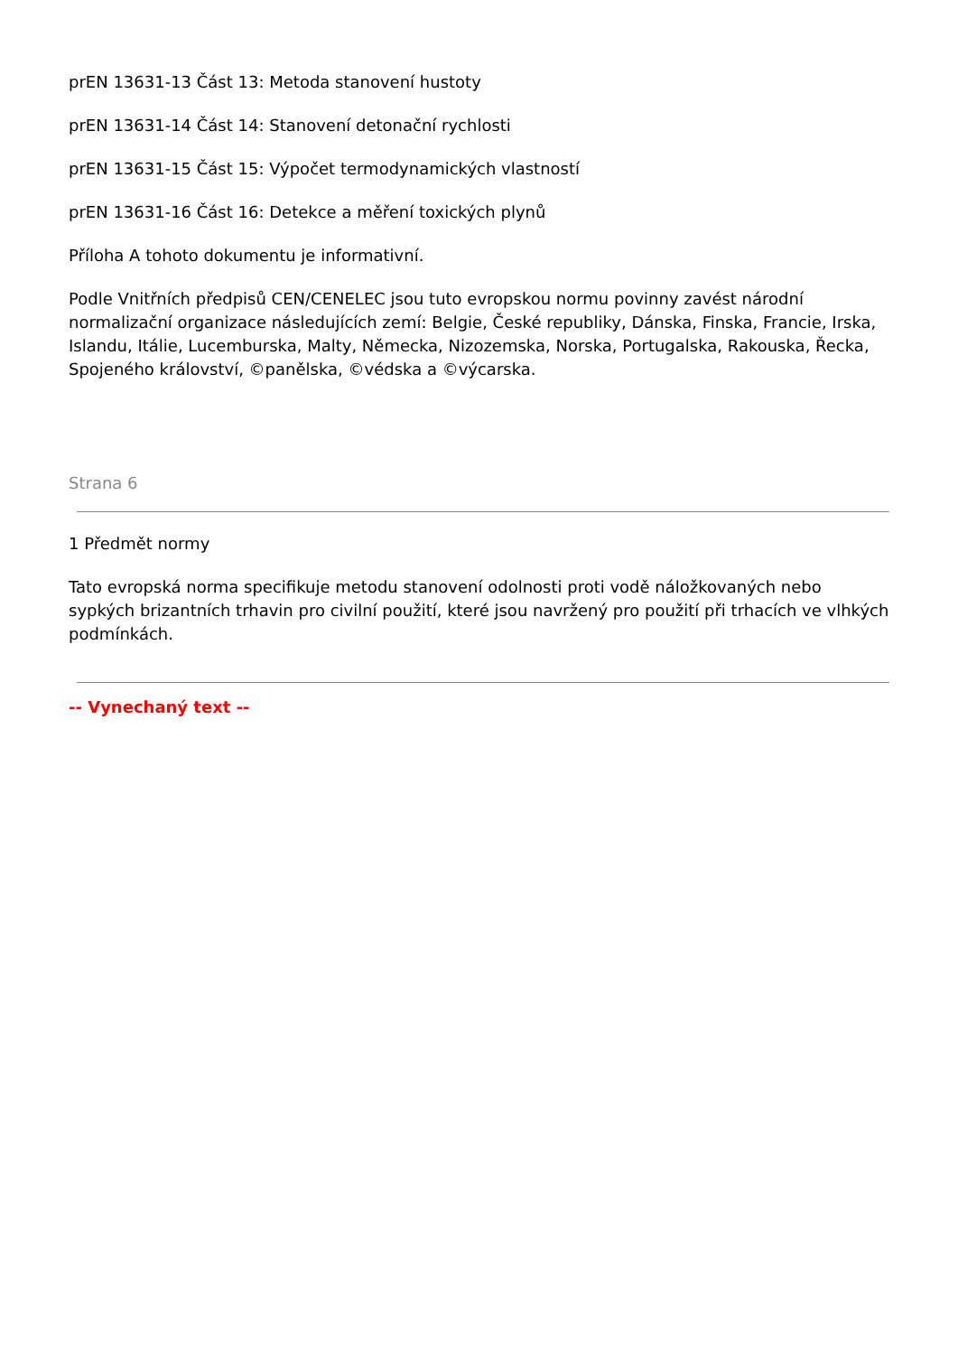prEN 13631-13 Část 13: Metoda stanovení hustoty
prEN 13631-14 Část 14: Stanovení detonační rychlosti
prEN 13631-15 Část 15: Výpočet termodynamických vlastností
prEN 13631-16 Část 16: Detekce a měření toxických plynů
Příloha A tohoto dokumentu je informativní.
Podle Vnitřních předpisů CEN/CENELEC jsou tuto evropskou normu povinny zavést národní normalizační organizace následujících zemí: Belgie, České republiky, Dánska, Finska, Francie, Irska, Islandu, Itálie, Lucemburska, Malty, Německa, Nizozemska, Norska, Portugalska, Rakouska, Řecka, Spojeného království, ©panělska, ©védska a ©výcarska.
Strana 6
1 Předmět normy
Tato evropská norma specifikuje metodu stanovení odolnosti proti vodě náložkovaných nebo sypkých brizantních trhavin pro civilní použití, které jsou navržený pro použití při trhacích ve vlhkých podmínkách.
-- Vynechaný text --